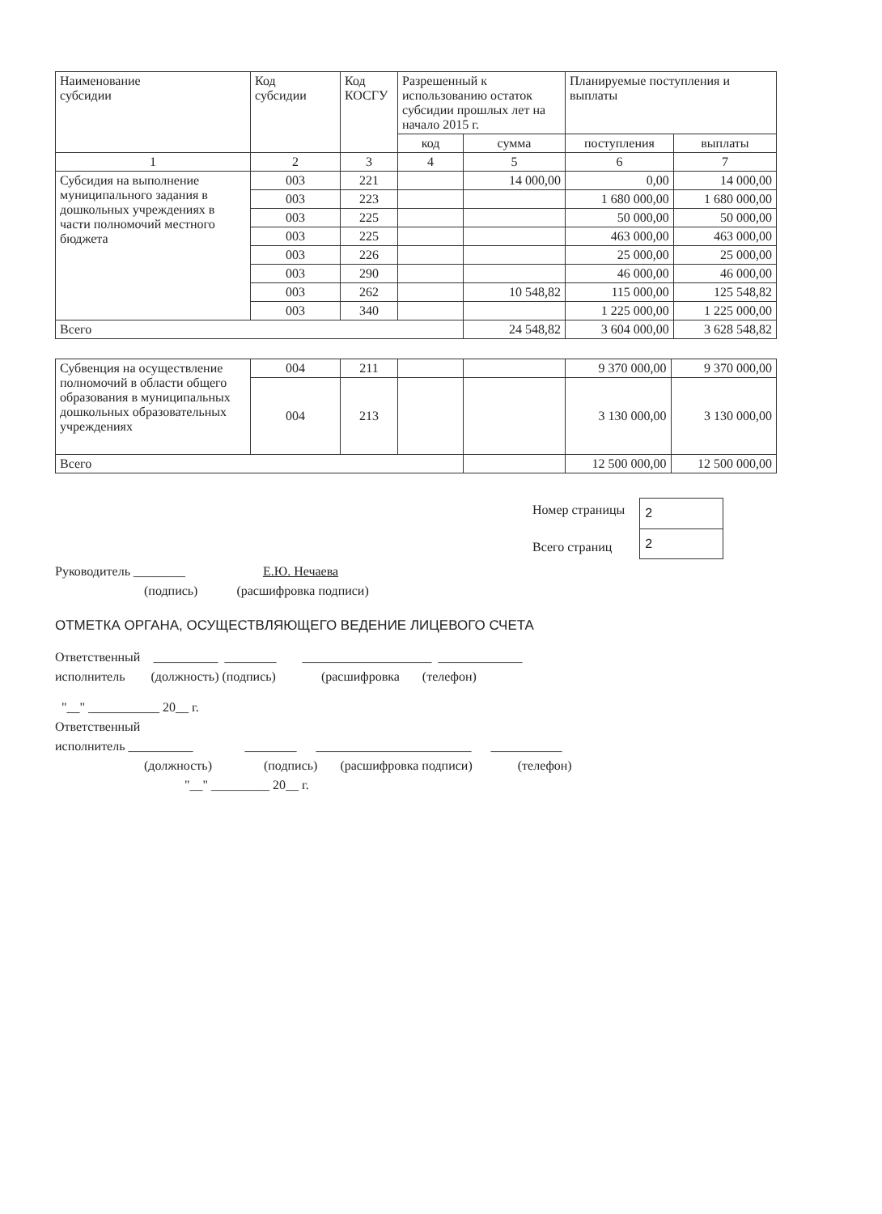| Наименование субсидии | Код субсидии | Код КОСГУ | Разрешенный к использованию остаток субсидии прошлых лет на начало 2015 г. | | Планируемые поступления и выплаты | |
| --- | --- | --- | --- | --- | --- | --- |
| | | | код | сумма | поступления | выплаты |
| 1 | 2 | 3 | 4 | 5 | 6 | 7 |
| Субсидия на выполнение муниципального задания в дошкольных учреждениях в части полномочий местного бюджета | 003 | 221 | | 14 000,00 | 0,00 | 14 000,00 |
| | 003 | 223 | | | 1 680 000,00 | 1 680 000,00 |
| | 003 | 225 | | | 50 000,00 | 50 000,00 |
| | 003 | 225 | | | 463 000,00 | 463 000,00 |
| | 003 | 226 | | | 25 000,00 | 25 000,00 |
| | 003 | 290 | | | 46 000,00 | 46 000,00 |
| | 003 | 262 | | 10 548,82 | 115 000,00 | 125 548,82 |
| | 003 | 340 | | | 1 225 000,00 | 1 225 000,00 |
| Всего | | | | 24 548,82 | 3 604 000,00 | 3 628 548,82 |
| Субвенция на осуществление полномочий в области общего образования в муниципальных дошкольных образовательных учреждениях | 004 | 211 | | | 9 370 000,00 | 9 370 000,00 |
| | 004 | 213 | | | 3 130 000,00 | 3 130 000,00 |
| Всего | | | | | 12 500 000,00 | 12 500 000,00 |
Номер страницы
Всего страниц
| 2 |
| 2 |
Руководитель ________ Е.Ю. Нечаева
(подпись) (расшифровка подписи)
ОТМЕТКА ОРГАНА, ОСУЩЕСТВЛЯЮЩЕГО ВЕДЕНИЕ ЛИЦЕВОГО СЧЕТА
Ответственный __________ ________ ____________________ _____________
исполнитель (должность) (подпись) (расшифровка (телефон)
"__" ___________ 20__ г.
Ответственный
исполнитель __________ ________ ________________________ ___________
(должность) (подпись) (расшифровка подписи) (телефон)
"__" _________ 20__ г.